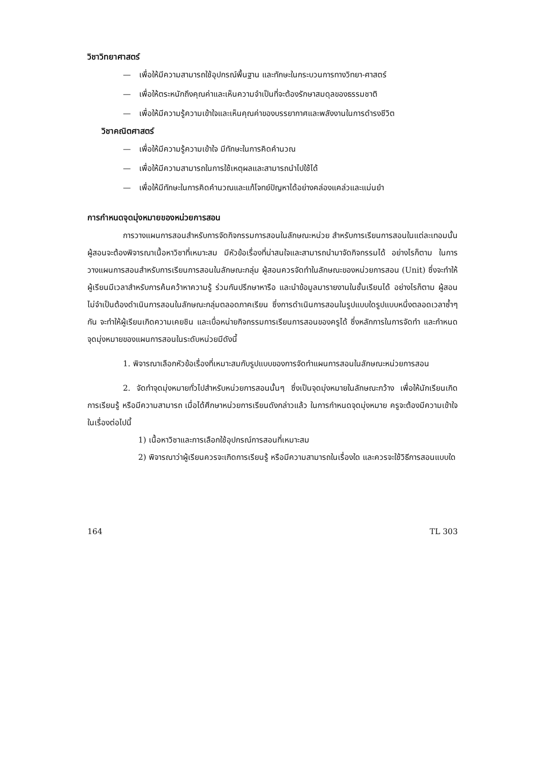วิชาวิทยาศาสตร์
— เพื่อให้มีความสามารถใช้อุปกรณ์พื้นฐาน และทักษะในกระบวนการทางวิทยา-ศาสตร์
— เพื่อให้ตระหนักถึงคุณค่าและเห็นความจำเป็นที่จะต้องรักษาสมดุลของธรรมชาติ
— เพื่อให้มีความรู้ความเข้าใจและเห็นคุณค่าของบรรยากาศและพลังงานในการดำรงชีวิต
วิชาคณิตศาสตร์
— เพื่อให้มีความรู้ความเข้าใจ มีทักษะในการคิดคำนวณ
— เพื่อให้มีความสามารถในการใช้เหตุผลและสามารถนำไปใช้ได้
— เพื่อให้มีทักษะในการคิดคำนวณและแก้โจทย์ปัญหาได้อย่างคล่องแคล่วและแม่นยำ
การกำหนดจุดมุ่งหมายของหน่วยการสอน
การวางแผนการสอนสำหรับการจัดกิจกรรมการสอนในลักษณะหน่วย สำหรับการเรียนการสอนในแต่ละเทอมนั้น ผู้สอนจะต้องพิจารณาเนื้อหาวิชาที่เหมาะสม มีหัวข้อเรื่องที่น่าสนใจและสามารถนำมาจัดกิจกรรมได้ อย่างไรก็ตาม ในการวางแผนการสอนสำหรับการเรียนการสอนในลักษณะกลุ่ม ผู้สอนควรจัดทำในลักษณะของหน่วยการสอน (Unit) ซึ่งจะทำให้ผู้เรียนมีเวลาสำหรับการค้นคว้าหาความรู้ ร่วมกันปรึกษาหารือ และนำข้อมูลมารายงานในชั้นเรียนได้ อย่างไรก็ตาม ผู้สอนไม่จำเป็นต้องดำเนินการสอนในลักษณะกลุ่มตลอดภาคเรียน ซึ่งการดำเนินการสอนในรูปแบบใดรูปแบบหนึ่งตลอดเวลาซ้ำๆกัน จะทำให้ผู้เรียนเกิดความเคยชิน และเบื่อหน่ายกิจกรรมการเรียนการสอนของครูได้ ซึ่งหลักการในการจัดทำ และกำหนดจุดมุ่งหมายของแผนการสอนในระดับหน่วยมีดังนี้
1. พิจารณาเลือกหัวข้อเรื่องที่เหมาะสมกับรูปแบบของการจัดทำแผนการสอนในลักษณะหน่วยการสอน
2. จัดทำจุดมุ่งหมายทั่วไปสำหรับหน่วยการสอนนั้นๆ ซึ่งเป็นจุดมุ่งหมายในลักษณะกว้าง เพื่อให้นักเรียนเกิดการเรียนรู้ หรือมีความสามารถ เมื่อได้ศึกษาหน่วยการเรียนดังกล่าวแล้ว ในการกำหนดจุดมุ่งหมาย ครูจะต้องมีความเข้าใจในเรื่องต่อไปนี้
1) เนื้อหาวิชาและการเลือกใช้อุปกรณ์การสอนที่เหมาะสม
2) พิจารณาว่าผู้เรียนควรจะเกิดการเรียนรู้ หรือมีความสามารถในเรื่องใด และควรจะใช้วิธีการสอนแบบใด
164 TL 303